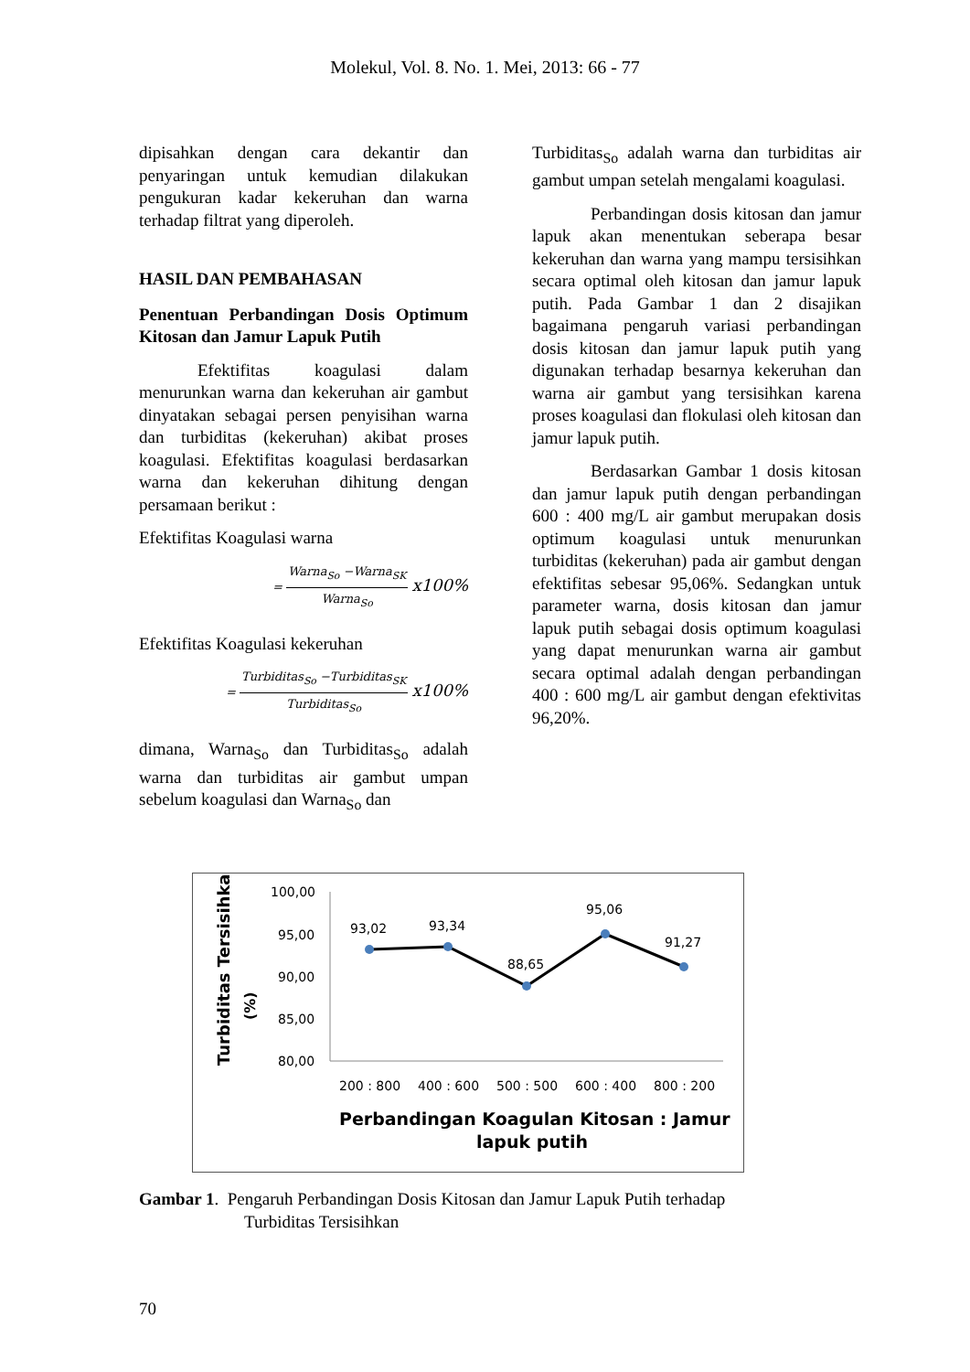Molekul, Vol. 8. No. 1. Mei, 2013: 66 - 77
dipisahkan dengan cara dekantir dan penyaringan untuk kemudian dilakukan pengukuran kadar kekeruhan dan warna terhadap filtrat yang diperoleh.
HASIL DAN PEMBAHASAN
Penentuan Perbandingan Dosis Optimum Kitosan dan Jamur Lapuk Putih
Efektifitas koagulasi dalam menurunkan warna dan kekeruhan air gambut dinyatakan sebagai persen penyisihan warna dan turbiditas (kekeruhan) akibat proses koagulasi. Efektifitas koagulasi berdasarkan warna dan kekeruhan dihitung dengan persamaan berikut :
Efektifitas Koagulasi warna
= Warna<sub>So</sub> −Warna<sub>SK</sub> Warna<sub>So</sub> x100%
Efektifitas Koagulasi kekeruhan
= Turbiditas<sub>So</sub> −Turbiditas<sub>SK</sub> Turbiditas<sub>So</sub> x100%
dimana, Warna<sub>So</sub> dan Turbiditas<sub>So</sub> adalah warna dan turbiditas air gambut umpan sebelum koagulasi dan Warna<sub>So</sub> dan
Turbiditas<sub>So</sub> adalah warna dan turbiditas air gambut umpan setelah mengalami koagulasi.
Perbandingan dosis kitosan dan jamur lapuk akan menentukan seberapa besar kekeruhan dan warna yang mampu tersisihkan secara optimal oleh kitosan dan jamur lapuk putih. Pada Gambar 1 dan 2 disajikan bagaimana pengaruh variasi perbandingan dosis kitosan dan jamur lapuk putih yang digunakan terhadap besarnya kekeruhan dan warna air gambut yang tersisihkan karena proses koagulasi dan flokulasi oleh kitosan dan jamur lapuk putih.
Berdasarkan Gambar 1 dosis kitosan dan jamur lapuk putih dengan perbandingan 600 : 400 mg/L air gambut merupakan dosis optimum koagulasi untuk menurunkan turbiditas (kekeruhan) pada air gambut dengan efektifitas sebesar 95,06%. Sedangkan untuk parameter warna, dosis kitosan dan jamur lapuk putih sebagai dosis optimum koagulasi yang dapat menurunkan warna air gambut secara optimal adalah dengan perbandingan 400 : 600 mg/L air gambut dengan efektivitas 96,20%.
Turbiditas Tersisihkan
(%)
100,00
95,00
90,00
85,00
80,00
93,02
93,34
88,65
95,06
91,27
200 : 800
400 : 600
500 : 500
600 : 400
800 : 200
Perbandingan Koagulan Kitosan : Jamur
lapuk putih
Gambar 1. Pengaruh Perbandingan Dosis Kitosan dan Jamur Lapuk Putih terhadap
Turbiditas Tersisihkan
70